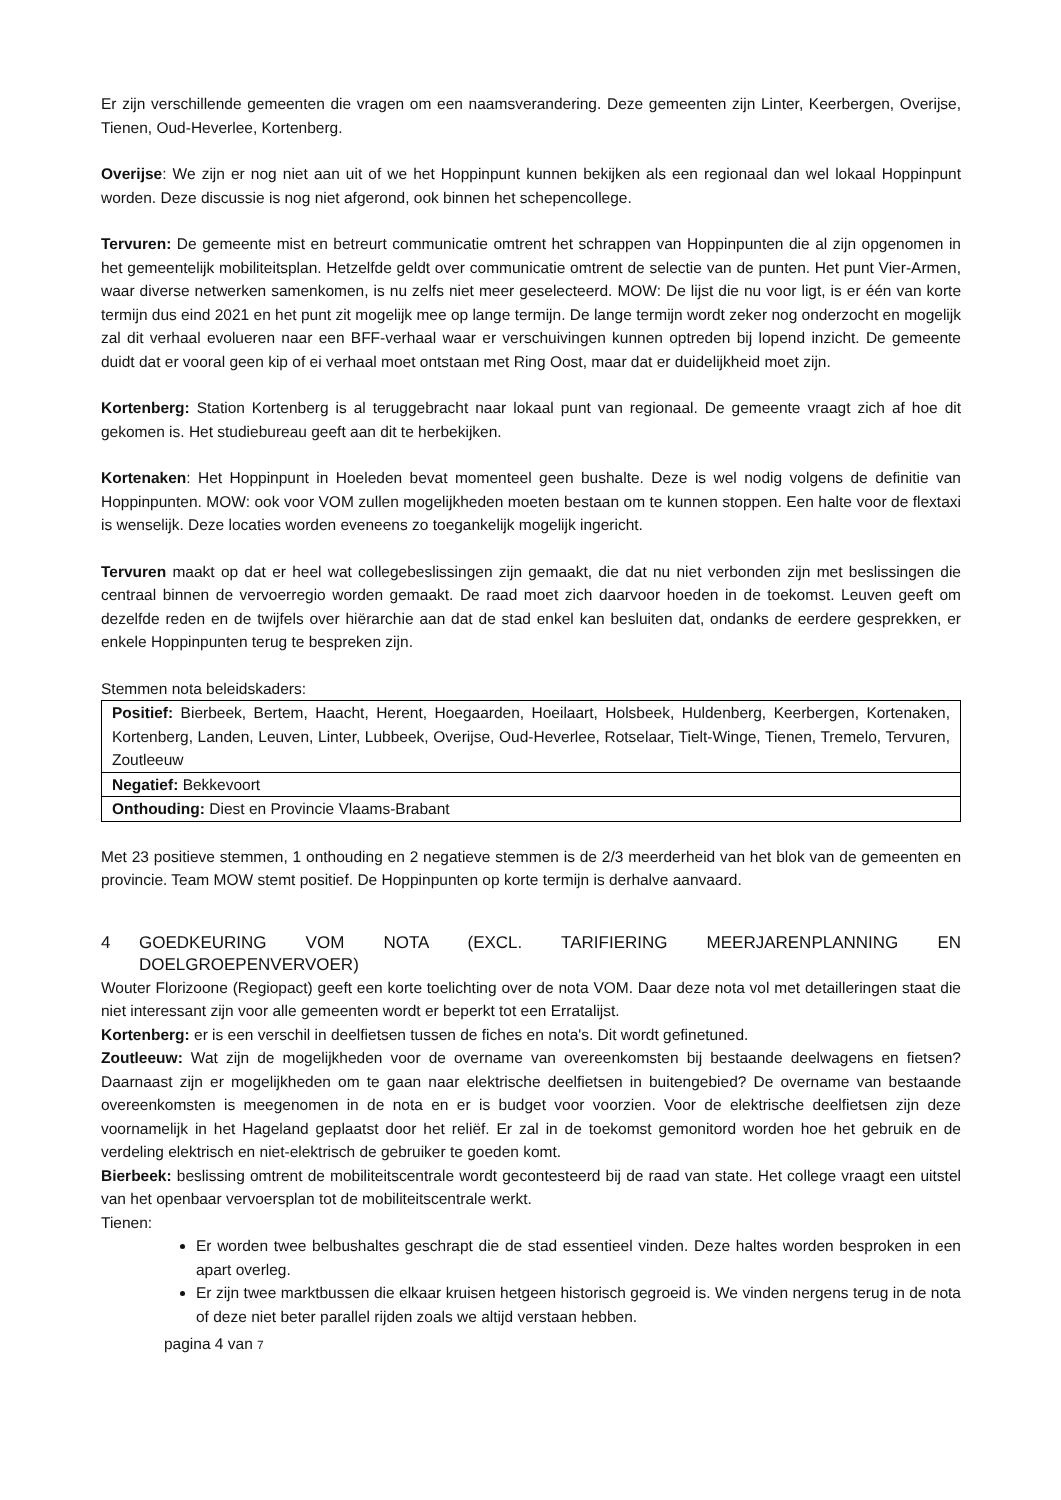Er zijn verschillende gemeenten die vragen om een naamsverandering. Deze gemeenten zijn Linter, Keerbergen, Overijse, Tienen, Oud-Heverlee, Kortenberg.
Overijse: We zijn er nog niet aan uit of we het Hoppinpunt kunnen bekijken als een regionaal dan wel lokaal Hoppinpunt worden. Deze discussie is nog niet afgerond, ook binnen het schepencollege.
Tervuren: De gemeente mist en betreurt communicatie omtrent het schrappen van Hoppinpunten die al zijn opgenomen in het gemeentelijk mobiliteitsplan. Hetzelfde geldt over communicatie omtrent de selectie van de punten. Het punt Vier-Armen, waar diverse netwerken samenkomen, is nu zelfs niet meer geselecteerd. MOW: De lijst die nu voor ligt, is er één van korte termijn dus eind 2021 en het punt zit mogelijk mee op lange termijn. De lange termijn wordt zeker nog onderzocht en mogelijk zal dit verhaal evolueren naar een BFF-verhaal waar er verschuivingen kunnen optreden bij lopend inzicht. De gemeente duidt dat er vooral geen kip of ei verhaal moet ontstaan met Ring Oost, maar dat er duidelijkheid moet zijn.
Kortenberg: Station Kortenberg is al teruggebracht naar lokaal punt van regionaal. De gemeente vraagt zich af hoe dit gekomen is. Het studiebureau geeft aan dit te herbekijken.
Kortenaken: Het Hoppinpunt in Hoeleden bevat momenteel geen bushalte. Deze is wel nodig volgens de definitie van Hoppinpunten. MOW: ook voor VOM zullen mogelijkheden moeten bestaan om te kunnen stoppen. Een halte voor de flextaxi is wenselijk. Deze locaties worden eveneens zo toegankelijk mogelijk ingericht.
Tervuren maakt op dat er heel wat collegebeslissingen zijn gemaakt, die dat nu niet verbonden zijn met beslissingen die centraal binnen de vervoerregio worden gemaakt. De raad moet zich daarvoor hoeden in de toekomst. Leuven geeft om dezelfde reden en de twijfels over hiërarchie aan dat de stad enkel kan besluiten dat, ondanks de eerdere gesprekken, er enkele Hoppinpunten terug te bespreken zijn.
Stemmen nota beleidskaders:
| Positief: Bierbeek, Bertem, Haacht, Herent, Hoegaarden, Hoeilaart, Holsbeek, Huldenberg, Keerbergen, Kortenaken, Kortenberg, Landen, Leuven, Linter, Lubbeek, Overijse, Oud-Heverlee, Rotselaar, Tielt-Winge, Tienen, Tremelo, Tervuren, Zoutleeuw |
| Negatief: Bekkevoort |
| Onthouding: Diest en Provincie Vlaams-Brabant |
Met 23 positieve stemmen, 1 onthouding en 2 negatieve stemmen is de 2/3 meerderheid van het blok van de gemeenten en provincie. Team MOW stemt positief. De Hoppinpunten op korte termijn is derhalve aanvaard.
4 GOEDKEURING VOM NOTA (EXCL. TARIFIERING MEERJARENPLANNING EN DOELGROEPENVERVOER)
Wouter Florizoone (Regiopact) geeft een korte toelichting over de nota VOM. Daar deze nota vol met detailleringen staat die niet interessant zijn voor alle gemeenten wordt er beperkt tot een Erratalijst.
Kortenberg: er is een verschil in deelfietsen tussen de fiches en nota's. Dit wordt gefinetuned.
Zoutleeuw: Wat zijn de mogelijkheden voor de overname van overeenkomsten bij bestaande deelwagens en fietsen? Daarnaast zijn er mogelijkheden om te gaan naar elektrische deelfietsen in buitengebied? De overname van bestaande overeenkomsten is meegenomen in de nota en er is budget voor voorzien. Voor de elektrische deelfietsen zijn deze voornamelijk in het Hageland geplaatst door het reliëf. Er zal in de toekomst gemonitord worden hoe het gebruik en de verdeling elektrisch en niet-elektrisch de gebruiker te goeden komt.
Bierbeek: beslissing omtrent de mobiliteitscentrale wordt gecontesteerd bij de raad van state. Het college vraagt een uitstel van het openbaar vervoersplan tot de mobiliteitscentrale werkt.
Tienen:
Er worden twee belbushaltes geschrapt die de stad essentieel vinden. Deze haltes worden besproken in een apart overleg.
Er zijn twee marktbussen die elkaar kruisen hetgeen historisch gegroeid is. We vinden nergens terug in de nota of deze niet beter parallel rijden zoals we altijd verstaan hebben.
pagina 4 van 7